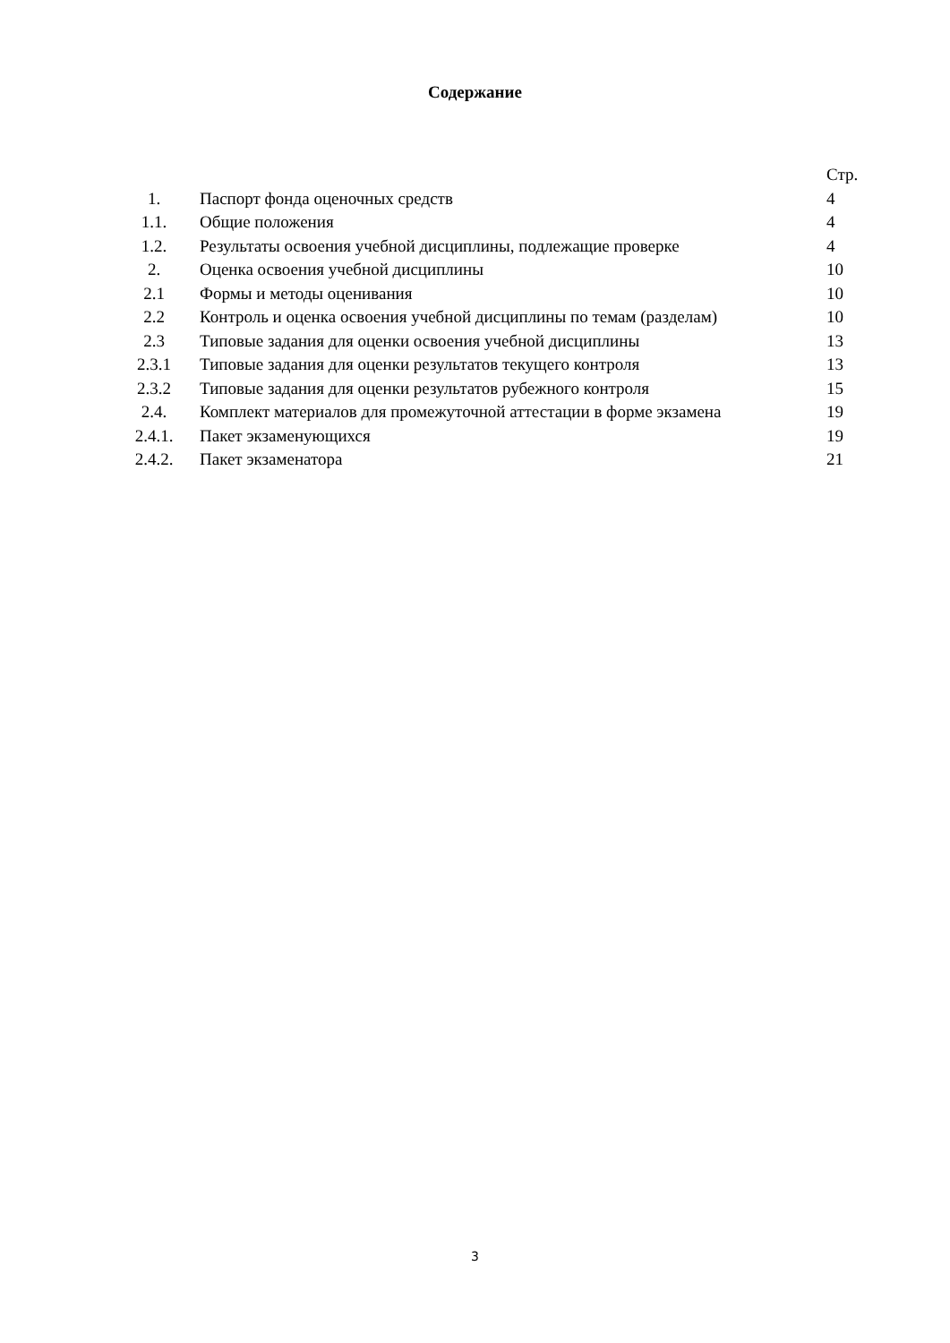Содержание
| | | Стр. |
| 1. | Паспорт фонда оценочных средств | 4 |
| 1.1. | Общие положения | 4 |
| 1.2. | Результаты освоения учебной дисциплины, подлежащие проверке | 4 |
| 2. | Оценка освоения учебной дисциплины | 10 |
| 2.1 | Формы и методы оценивания | 10 |
| 2.2 | Контроль и оценка освоения учебной дисциплины по темам (разделам) | 10 |
| 2.3 | Типовые задания для оценки освоения учебной дисциплины | 13 |
| 2.3.1 | Типовые задания для оценки результатов текущего контроля | 13 |
| 2.3.2 | Типовые задания для оценки результатов рубежного контроля | 15 |
| 2.4. | Комплект материалов для промежуточной аттестации в форме экзамена | 19 |
| 2.4.1. | Пакет экзаменующихся | 19 |
| 2.4.2. | Пакет экзаменатора | 21 |
3